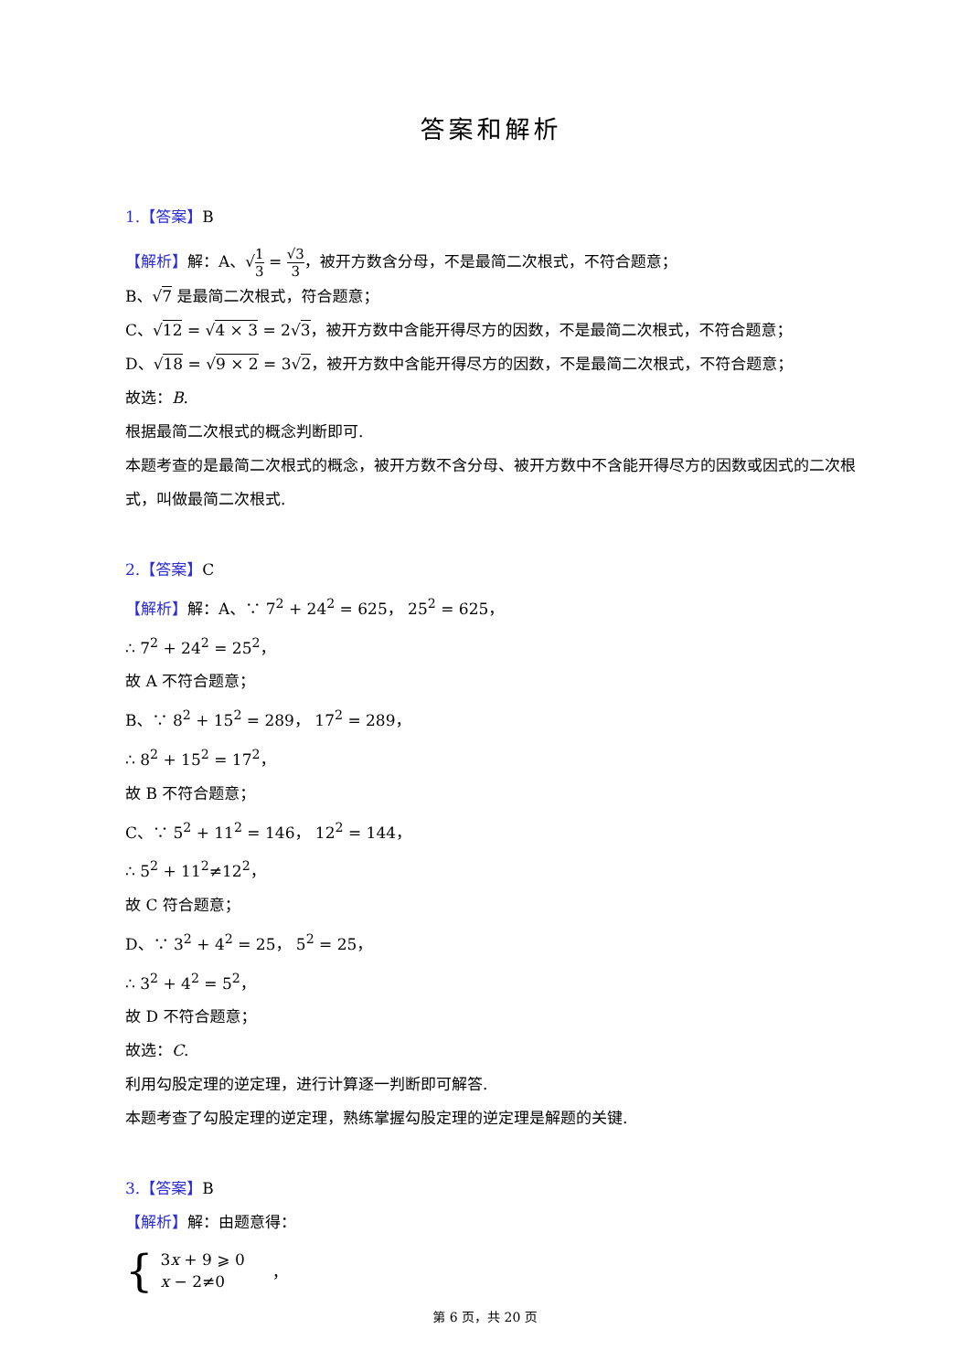答案和解析
1.【答案】B
【解析】解：A、√1 3 = √3 3，被开方数含分母，不是最简二次根式，不符合题意；
B、√7 是最简二次根式，符合题意；
C、√12 = √4 × 3 = 2√3，被开方数中含能开得尽方的因数，不是最简二次根式，不符合题意；
D、√18 = √9 × 2 = 3√2，被开方数中含能开得尽方的因数，不是最简二次根式，不符合题意；
故选：B.
根据最简二次根式的概念判断即可.
本题考查的是最简二次根式的概念，被开方数不含分母、被开方数中不含能开得尽方的因数或因式的二次根式，叫做最简二次根式.
2.【答案】C
【解析】解：A、∵ 7<sup>2</sup> + 24<sup>2</sup> = 625， 25<sup>2</sup> = 625，
∴ 7<sup>2</sup> + 24<sup>2</sup> = 25<sup>2</sup>，
故 A 不符合题意；
B、∵ 8<sup>2</sup> + 15<sup>2</sup> = 289， 17<sup>2</sup> = 289，
∴ 8<sup>2</sup> + 15<sup>2</sup> = 17<sup>2</sup>，
故 B 不符合题意；
C、∵ 5<sup>2</sup> + 11<sup>2</sup> = 146， 12<sup>2</sup> = 144，
∴ 5<sup>2</sup> + 11<sup>2</sup>≠12<sup>2</sup>，
故 C 符合题意；
D、∵ 3<sup>2</sup> + 4<sup>2</sup> = 25， 5<sup>2</sup> = 25，
∴ 3<sup>2</sup> + 4<sup>2</sup> = 5<sup>2</sup>，
故 D 不符合题意；
故选：C.
利用勾股定理的逆定理，进行计算逐一判断即可解答.
本题考查了勾股定理的逆定理，熟练掌握勾股定理的逆定理是解题的关键.
3.【答案】B
【解析】解：由题意得：
{
3x + 9 ⩾ 0
x − 2≠0
，
第 6 页，共 20 页